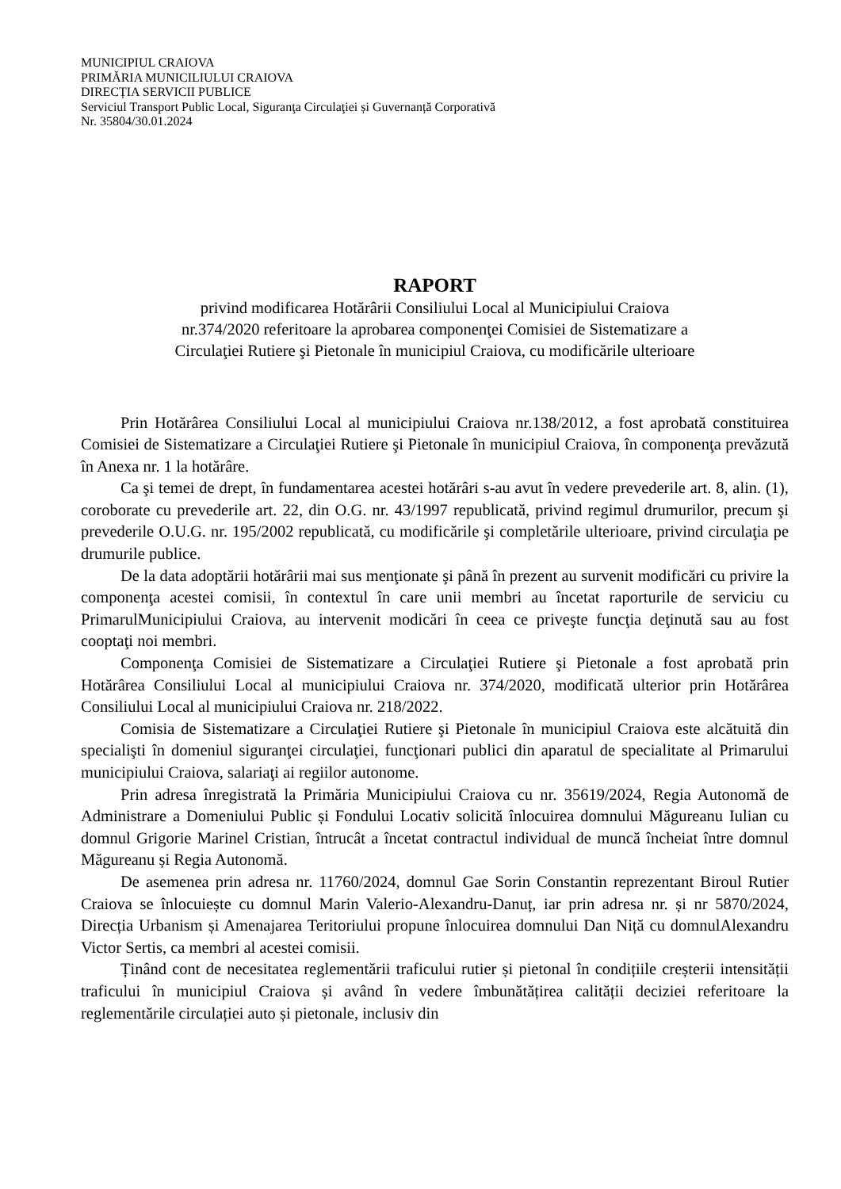MUNICIPIUL CRAIOVA
PRIMĂRIA MUNICILIULUI CRAIOVA
DIRECȚIA SERVICII PUBLICE
Serviciul Transport Public Local, Siguranţa Circulaţiei și Guvernanță Corporativă
Nr. 35804/30.01.2024
RAPORT
privind modificarea Hotărârii Consiliului Local al Municipiului Craiova
nr.374/2020 referitoare la aprobarea componenţei Comisiei de Sistematizare a
Circulaţiei Rutiere şi Pietonale în municipiul Craiova, cu modificările ulterioare
Prin Hotărârea Consiliului Local al municipiului Craiova nr.138/2012, a fost aprobată constituirea Comisiei de Sistematizare a Circulaţiei Rutiere şi Pietonale în municipiul Craiova, în componenţa prevăzută în Anexa nr. 1 la hotărâre.
Ca şi temei de drept, în fundamentarea acestei hotărâri s-au avut în vedere prevederile art. 8, alin. (1), coroborate cu prevederile art. 22, din O.G. nr. 43/1997 republicată, privind regimul drumurilor, precum şi prevederile O.U.G. nr. 195/2002 republicată, cu modificările şi completările ulterioare, privind circulaţia pe drumurile publice.
De la data adoptării hotărârii mai sus menţionate şi până în prezent au survenit modificări cu privire la componenţa acestei comisii, în contextul în care unii membri au încetat raporturile de serviciu cu PrimarulMunicipiului Craiova, au intervenit modicări în ceea ce priveşte funcţia deţinută sau au fost cooptaţi noi membri.
Componenţa Comisiei de Sistematizare a Circulaţiei Rutiere şi Pietonale a fost aprobată prin Hotărârea Consiliului Local al municipiului Craiova nr. 374/2020, modificată ulterior prin Hotărârea Consiliului Local al municipiului Craiova nr. 218/2022.
Comisia de Sistematizare a Circulaţiei Rutiere şi Pietonale în municipiul Craiova este alcătuită din specialişti în domeniul siguranţei circulaţiei, funcţionari publici din aparatul de specialitate al Primarului municipiului Craiova, salariaţi ai regiilor autonome.
Prin adresa înregistrată la Primăria Municipiului Craiova cu nr. 35619/2024, Regia Autonomă de Administrare a Domeniului Public și Fondului Locativ solicită înlocuirea domnului Măgureanu Iulian cu domnul Grigorie Marinel Cristian, întrucât a încetat contractul individual de muncă încheiat între domnul Măgureanu și Regia Autonomă.
De asemenea prin adresa nr. 11760/2024, domnul Gae Sorin Constantin reprezentant Biroul Rutier Craiova se înlocuiește cu domnul Marin Valerio-Alexandru-Danuț, iar prin adresa nr. și nr 5870/2024, Direcția Urbanism și Amenajarea Teritoriului propune înlocuirea domnului Dan Niță cu domnulAlexandru Victor Sertis, ca membri al acestei comisii.
Ținând cont de necesitatea reglementării traficului rutier și pietonal în condițiile creșterii intensității traficului în municipiul Craiova și având în vedere îmbunătățirea calității deciziei referitoare la reglementările circulației auto și pietonale, inclusiv din